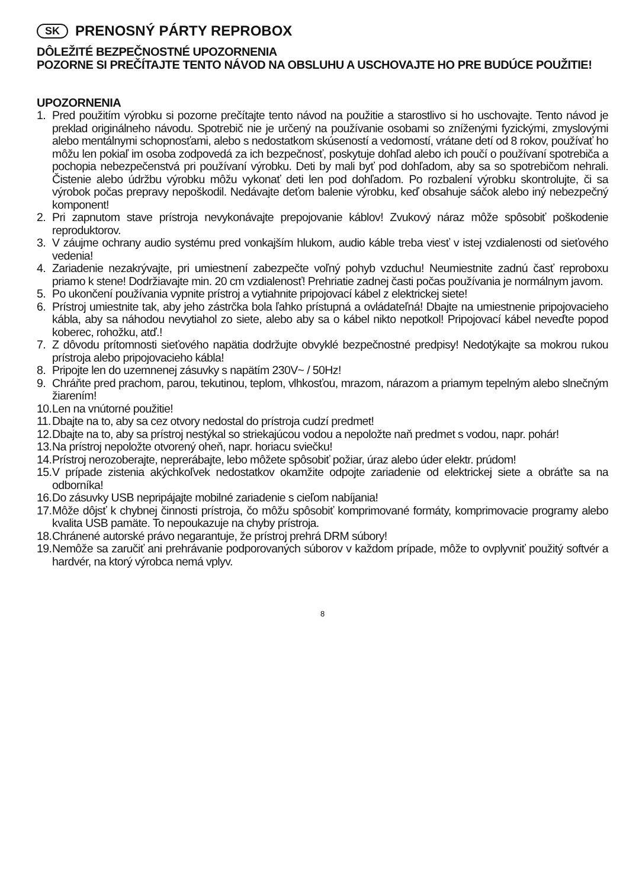SK PRENOSNÝ PÁRTY REPROBOX
DÔLEŽITÉ BEZPEČNOSTNÉ UPOZORNENIA
POZORNE SI PREČÍTAJTE TENTO NÁVOD NA OBSLUHU A USCHOVAJTE HO PRE BUDÚCE POUŽITIE!
UPOZORNENIA
1. Pred použitím výrobku si pozorne prečítajte tento návod na použitie a starostlivo si ho uschovajte. Tento návod je preklad originálneho návodu. Spotrebič nie je určený na používanie osobami so zníženými fyzickými, zmyslovými alebo mentálnymi schopnosťami, alebo s nedostatkom skúseností a vedomostí, vrátane detí od 8 rokov, používať ho môžu len pokiaľ im osoba zodpovedá za ich bezpečnosť, poskytuje dohľad alebo ich poučí o používaní spotrebiča a pochopia nebezpečenstvá pri používaní výrobku. Deti by mali byť pod dohľadom, aby sa so spotrebičom nehrali. Čistenie alebo údržbu výrobku môžu vykonať deti len pod dohľadom. Po rozbalení výrobku skontrolujte, či sa výrobok počas prepravy nepoškodil. Nedávajte deťom balenie výrobku, keď obsahuje sáčok alebo iný nebezpečný komponent!
2. Pri zapnutom stave prístroja nevykonávajte prepojovanie káblov! Zvukový náraz môže spôsobiť poškodenie reproduktorov.
3. V záujme ochrany audio systému pred vonkajším hlukom, audio káble treba viesť v istej vzdialenosti od sieťového vedenia!
4. Zariadenie nezakrývajte, pri umiestnení zabezpečte voľný pohyb vzduchu! Neumiestnite zadnú časť reproboxu priamo k stene! Dodržiavajte min. 20 cm vzdialenosť! Prehriatie zadnej časti počas používania je normálnym javom.
5. Po ukončení používania vypnite prístroj a vytiahnite pripojovací kábel z elektrickej siete!
6. Prístroj umiestnite tak, aby jeho zástrčka bola ľahko prístupná a ovládateľná! Dbajte na umiestnenie pripojovacieho kábla, aby sa náhodou nevytiahol zo siete, alebo aby sa o kábel nikto nepotkol! Pripojovací kábel neveďte popod koberec, rohožku, atď.!
7. Z dôvodu prítomnosti sieťového napätia dodržujte obvyklé bezpečnostné predpisy! Nedotýkajte sa mokrou rukou prístroja alebo pripojovacieho kábla!
8. Pripojte len do uzemnenej zásuvky s napätím 230V~ / 50Hz!
9. Chráňte pred prachom, parou, tekutinou, teplom, vlhkosťou, mrazom, nárazom a priamym tepelným alebo slnečným žiarením!
10. Len na vnútorné použitie!
11. Dbajte na to, aby sa cez otvory nedostal do prístroja cudzí predmet!
12. Dbajte na to, aby sa prístroj nestýkal so striekajúcou vodou a nepoložte naň predmet s vodou, napr. pohár!
13. Na prístroj nepoložte otvorený oheň, napr. horiacu sviečku!
14. Prístroj nerozoberajte, neprerábajte, lebo môžete spôsobiť požiar, úraz alebo úder elektr. prúdom!
15. V prípade zistenia akýchkoľvek nedostatkov okamžite odpojte zariadenie od elektrickej siete a obráťte sa na odborníka!
16. Do zásuvky USB nepripájajte mobilné zariadenie s cieľom nabíjania!
17. Môže dôjsť k chybnej činnosti prístroja, čo môžu spôsobiť komprimované formáty, komprimovacie programy alebo kvalita USB pamäte. To nepoukazuje na chyby prístroja.
18. Chránené autorské právo negarantuje, že prístroj prehrá DRM súbory!
19. Nemôže sa zaručiť ani prehrávanie podporovaných súborov v každom prípade, môže to ovplyvniť použitý softvér a hardvér, na ktorý výrobca nemá vplyv.
8